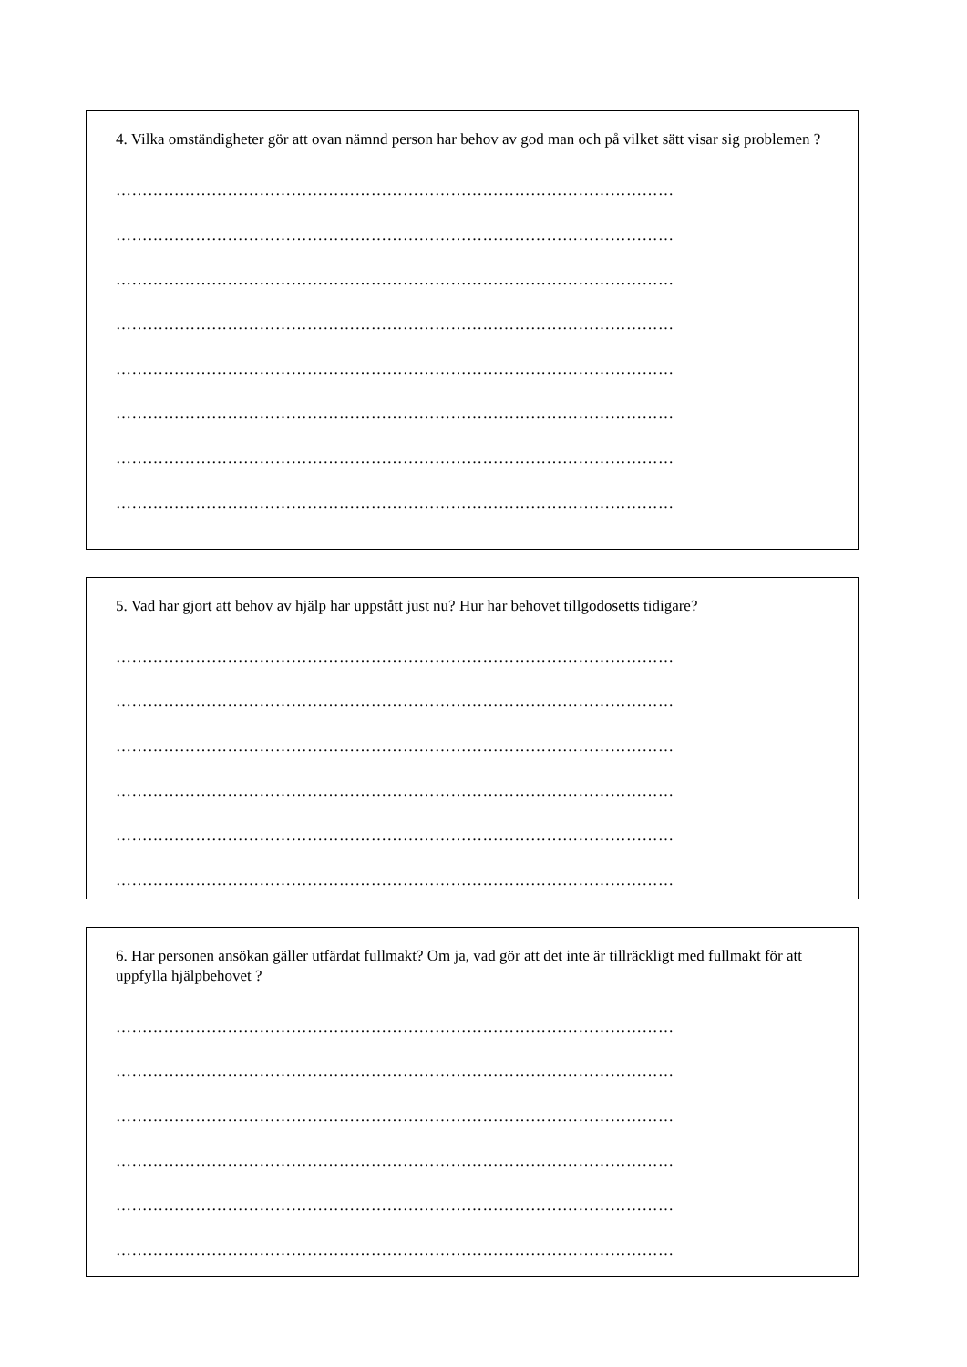4. Vilka omständigheter gör att ovan nämnd person har behov av god man och på vilket sätt visar sig problemen ?
……………………………………………………………………………………………
……………………………………………………………………………………………
……………………………………………………………………………………………
……………………………………………………………………………………………
……………………………………………………………………………………………
……………………………………………………………………………………………
……………………………………………………………………………………………
……………………………………………………………………………………………
5. Vad har gjort att behov av hjälp har uppstått just nu? Hur har behovet tillgodosetts tidigare?
……………………………………………………………………………………………
……………………………………………………………………………………………
……………………………………………………………………………………………
……………………………………………………………………………………………
……………………………………………………………………………………………
……………………………………………………………………………………………
6. Har personen ansökan gäller utfärdat fullmakt? Om ja, vad gör att det inte är tillräckligt med fullmakt för att uppfylla hjälpbehovet ?
……………………………………………………………………………………………
……………………………………………………………………………………………
……………………………………………………………………………………………
……………………………………………………………………………………………
……………………………………………………………………………………………
……………………………………………………………………………………………